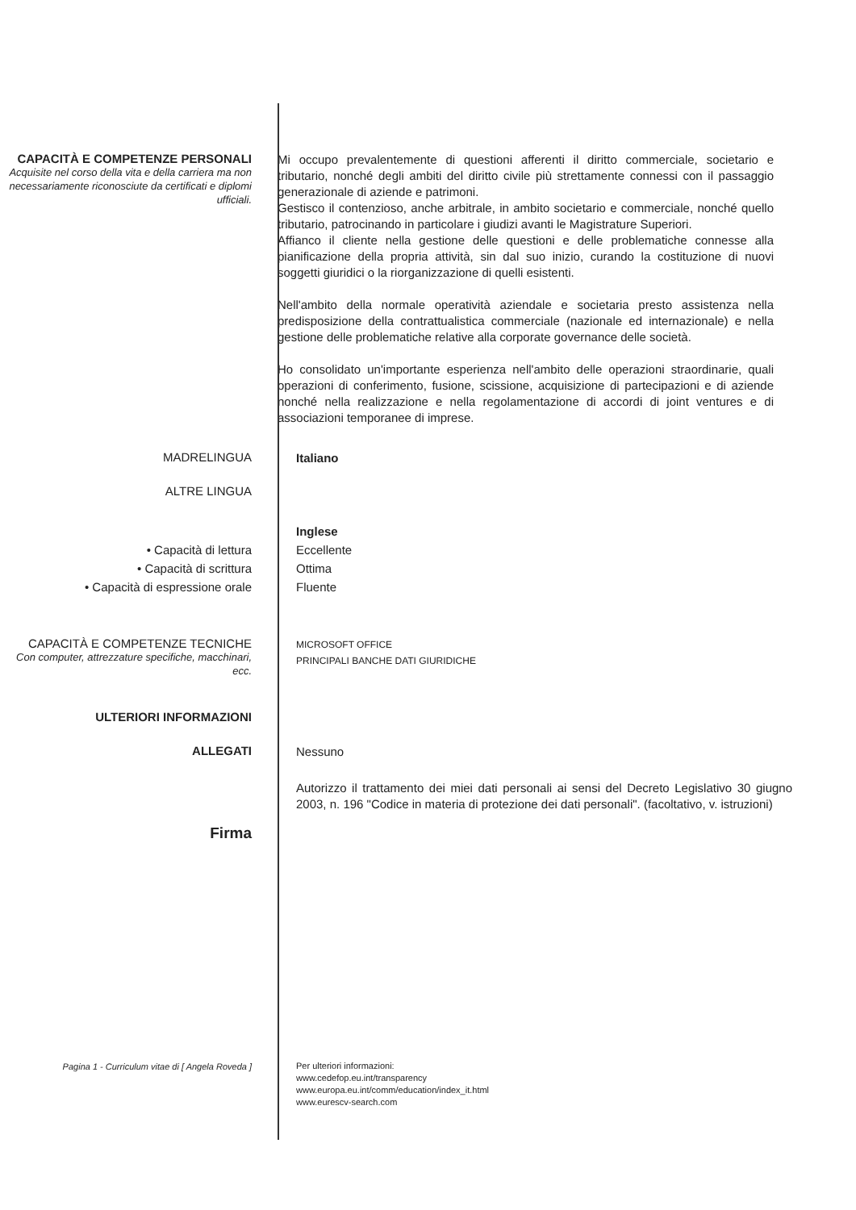CAPACITÀ E COMPETENZE PERSONALI
Acquisite nel corso della vita e della carriera ma non necessariamente riconosciute da certificati e diplomi ufficiali.
Mi occupo prevalentemente di questioni afferenti il diritto commerciale, societario e tributario, nonché degli ambiti del diritto civile più strettamente connessi con il passaggio generazionale di aziende e patrimoni.
Gestisco il contenzioso, anche arbitrale, in ambito societario e commerciale, nonché quello tributario, patrocinando in particolare i giudizi avanti le Magistrature Superiori.
Affianco il cliente nella gestione delle questioni e delle problematiche connesse alla pianificazione della propria attività, sin dal suo inizio, curando la costituzione di nuovi soggetti giuridici o la riorganizzazione di quelli esistenti.
Nell'ambito della normale operatività aziendale e societaria presto assistenza nella predisposizione della contrattualistica commerciale (nazionale ed internazionale) e nella gestione delle problematiche relative alla corporate governance delle società.
Ho consolidato un'importante esperienza nell'ambito delle operazioni straordinarie, quali operazioni di conferimento, fusione, scissione, acquisizione di partecipazioni e di aziende nonché nella realizzazione e nella regolamentazione di accordi di joint ventures e di associazioni temporanee di imprese.
MADRELINGUA
Italiano
ALTRE LINGUA
• Capacità di lettura
• Capacità di scrittura
• Capacità di espressione orale
Inglese
Eccellente
Ottima
Fluente
CAPACITÀ E COMPETENZE TECNICHE
Con computer, attrezzature specifiche, macchinari, ecc.
MICROSOFT OFFICE
PRINCIPALI BANCHE DATI GIURIDICHE
ULTERIORI INFORMAZIONI
ALLEGATI
Nessuno
Autorizzo il trattamento dei miei dati personali ai sensi del Decreto Legislativo 30 giugno 2003, n. 196 "Codice in materia di protezione dei dati personali". (facoltativo, v. istruzioni)
Firma
Pagina 1 - Curriculum vitae di [ Angela Roveda ]
Per ulteriori informazioni:
www.cedefop.eu.int/transparency
www.europa.eu.int/comm/education/index_it.html
www.eurescv-search.com